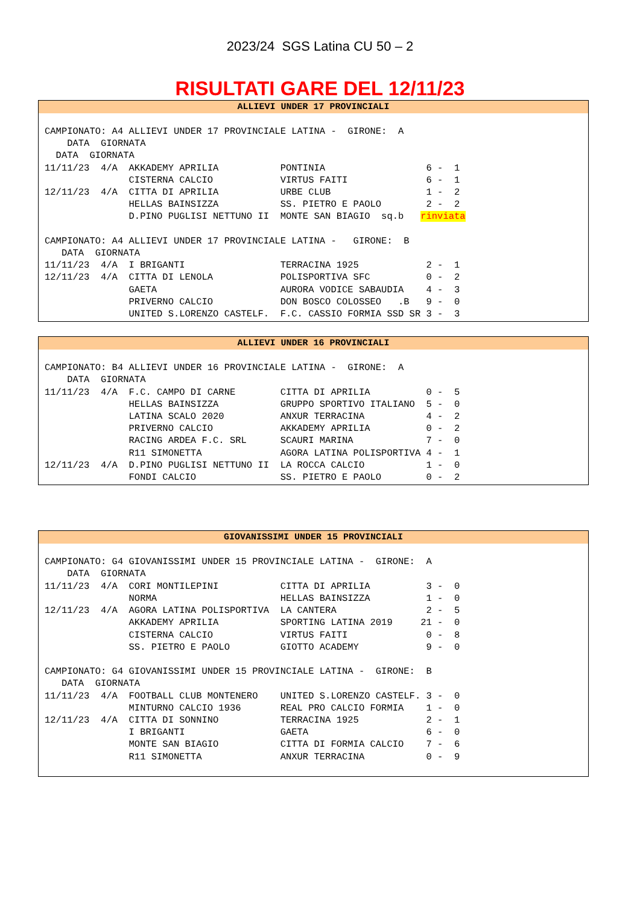2023/24 SGS Latina CU 50 – 2
RISULTATI GARE DEL 12/11/23
ALLIEVI UNDER 17 PROVINCIALI
CAMPIONATO: A4 ALLIEVI UNDER 17 PROVINCIALE LATINA -  GIRONE:  A
    DATA  GIORNATA
  DATA  GIORNATA
11/11/23  4/A  AKKADEMY APRILIA           PONTINIA                  6 -  1
               CISTERNA CALCIO            VIRTUS FAITI              6 -  1
12/11/23  4/A  CITTA DI APRILIA           URBE CLUB                 1 -  2
               HELLAS BAINSIZZA           SS. PIETRO E PAOLO        2 -  2
               D.PINO PUGLISI NETTUNO II  MONTE SAN BIAGIO  sq.b   rinviata

CAMPIONATO: A4 ALLIEVI UNDER 17 PROVINCIALE LATINA -   GIRONE:  B
   DATA  GIORNATA
11/11/23  4/A  I BRIGANTI                 TERRACINA 1925            2 -  1
12/11/23  4/A  CITTA DI LENOLA            POLISPORTIVA SFC          0 -  2
               GAETA                      AURORA VODICE SABAUDIA    4 -  3
               PRIVERNO CALCIO            DON BOSCO COLOSSEO   .B   9 -  0
               UNITED S.LORENZO CASTELF.  F.C. CASSIO FORMIA SSD SR 3 -  3
ALLIEVI UNDER 16 PROVINCIALI
CAMPIONATO: B4 ALLIEVI UNDER 16 PROVINCIALE LATINA -  GIRONE:  A
    DATA  GIORNATA
11/11/23  4/A  F.C. CAMPO DI CARNE        CITTA DI APRILIA          0 -  5
               HELLAS BAINSIZZA           GRUPPO SPORTIVO ITALIANO  5 -  0
               LATINA SCALO 2020          ANXUR TERRACINA           4 -  2
               PRIVERNO CALCIO            AKKADEMY APRILIA          0 -  2
               RACING ARDEA F.C. SRL      SCAURI MARINA             7 -  0
               R11 SIMONETTA              AGORA LATINA POLISPORTIVA 4 -  1
12/11/23  4/A  D.PINO PUGLISI NETTUNO II  LA ROCCA CALCIO           1 -  0
               FONDI CALCIO               SS. PIETRO E PAOLO        0 -  2
GIOVANISSIMI UNDER 15 PROVINCIALI
CAMPIONATO: G4 GIOVANISSIMI UNDER 15 PROVINCIALE LATINA -  GIRONE:  A
    DATA  GIORNATA
11/11/23  4/A  CORI MONTILEPINI           CITTA DI APRILIA          3 -  0
               NORMA                      HELLAS BAINSIZZA          1 -  0
12/11/23  4/A  AGORA LATINA POLISPORTIVA  LA CANTERA                2 -  5
               AKKADEMY APRILIA           SPORTING LATINA 2019     21 -  0
               CISTERNA CALCIO            VIRTUS FAITI              0 -  8
               SS. PIETRO E PAOLO         GIOTTO ACADEMY            9 -  0

CAMPIONATO: G4 GIOVANISSIMI UNDER 15 PROVINCIALE LATINA -  GIRONE:  B
   DATA  GIORNATA
11/11/23  4/A  FOOTBALL CLUB MONTENERO    UNITED S.LORENZO CASTELF. 3 -  0
               MINTURNO CALCIO 1936       REAL PRO CALCIO FORMIA    1 -  0
12/11/23  4/A  CITTA DI SONNINO           TERRACINA 1925            2 -  1
               I BRIGANTI                 GAETA                     6 -  0
               MONTE SAN BIAGIO           CITTA DI FORMIA CALCIO    7 -  6
               R11 SIMONETTA              ANXUR TERRACINA           0 -  9